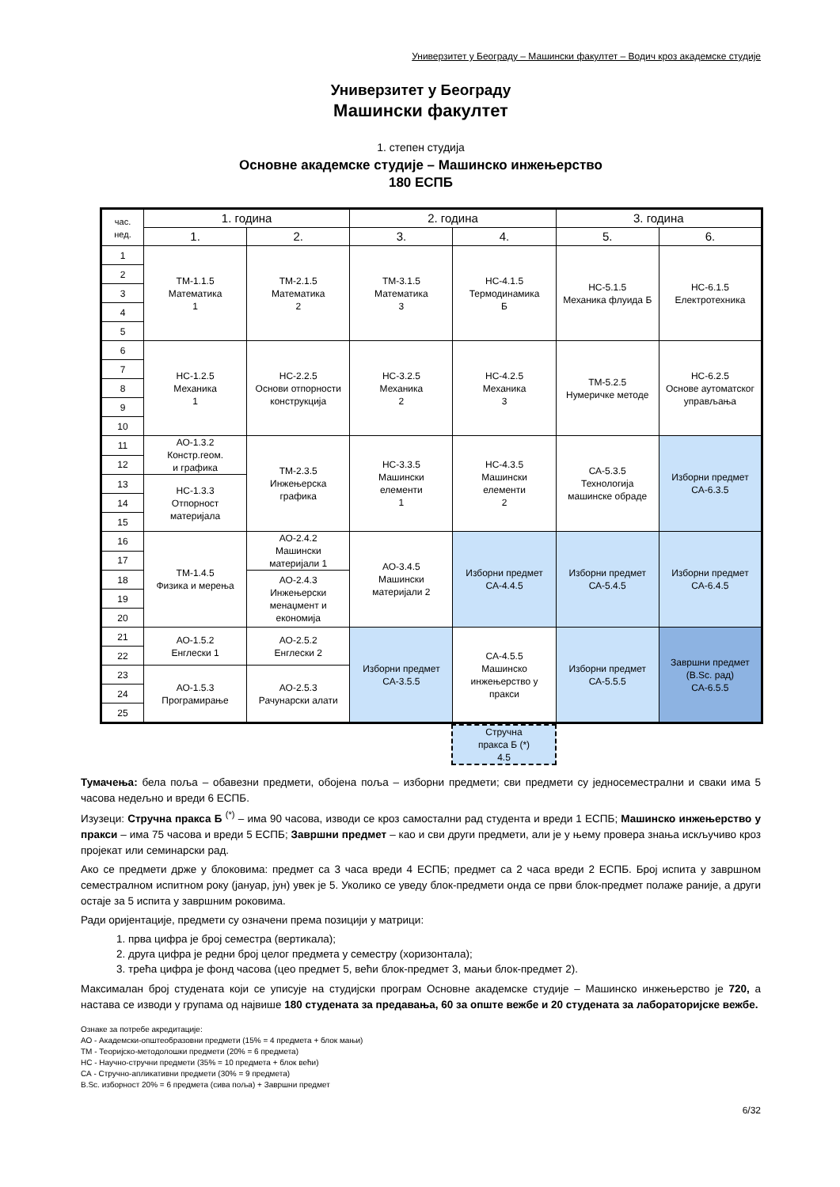Универзитет у Београду – Машински факултет – Водич кроз академске студије
Универзитет у Београду
Машински факултет
1. степен студија
Основне академске студије – Машинско инжењерство
180 ЕСПБ
| час. нед. | 1. година | | 2. година | | 3. година | |
| | 1. | 2. | 3. | 4. | 5. | 6. |
| 1 | ТМ-1.1.5 Математика 1 | ТМ-2.1.5 Математика 2 | ТМ-3.1.5 Математика 3 | НС-4.1.5 Термодинамика Б | НС-5.1.5 Механика флуида Б | НС-6.1.5 Електротехника |
| 2 | | | | | | |
| 3 | | | | | | |
| 4 | | | | | | |
| 5 | | | | | | |
| 6 | НС-1.2.5 Механика 1 | НС-2.2.5 Основи отпорности конструкција | НС-3.2.5 Механика 2 | НС-4.2.5 Механика 3 | ТМ-5.2.5 Нумеричке методе | НС-6.2.5 Основе аутоматског управљања |
| 7 | | | | | | |
| 8 | | | | | | |
| 9 | | | | | | |
| 10 | | | | | | |
| 11 | АО-1.3.2 Констр.геом. и графика | ТМ-2.3.5 Инжењерска графика | НС-3.3.5 Машински елементи 1 | НС-4.3.5 Машински елементи 2 | СА-5.3.5 Технологија машинске обраде | Изборни предмет СА-6.3.5 |
| 12 | | | | | | |
| 13 | НС-1.3.3 Отпорност материјала | | | | | |
| 14 | | | | | | |
| 15 | | | | | | |
| 16 | ТМ-1.4.5 Физика и мерења | АО-2.4.2 Машински материјали 1 | АО-3.4.5 Машински материјали 2 | Изборни предмет СА-4.4.5 | Изборни предмет СА-5.4.5 | Изборни предмет СА-6.4.5 |
| 17 | | | | | | |
| 18 | | АО-2.4.3 Инжењерски менаџмент и економија | | | | |
| 19 | | | | | | |
| 20 | | | | | | |
| 21 | АО-1.5.2 Енглески 1 | АО-2.5.2 Енглески 2 | Изборни предмет СА-3.5.5 | СА-4.5.5 Машинско инжењерство у пракси | Изборни предмет СА-5.5.5 | Завршни предмет (B.Sc. рад) СА-6.5.5 |
| 22 | | | | | | |
| 23 | АО-1.5.3 Програмирање | АО-2.5.3 Рачунарски алати | | | | |
| 24 | | | | | | |
| 25 | | | | | | |
| | | | | Стручна пракса Б (*) 4.5 | | |
Тумачења: бела поља – обавезни предмети, обојена поља – изборни предмети; сви предмети су једносеместрални и сваки има 5 часова недељно и вреди 6 ЕСПБ.
Изузеци: Стручна пракса Б <sup>(*)</sup> – има 90 часова, изводи се кроз самостални рад студента и вреди 1 ЕСПБ; Машинско инжењерство у пракси – има 75 часова и вреди 5 ЕСПБ; Завршни предмет – као и сви други предмети, али је у њему провера знања искључиво кроз пројекат или семинарски рад.
Ако се предмети држе у блоковима: предмет са 3 часа вреди 4 ЕСПБ; предмет са 2 часа вреди 2 ЕСПБ. Број испита у завршном семестралном испитном року (јануар, јун) увек је 5. Уколико се уведу блок-предмети онда се први блок-предмет полаже раније, а други остаје за 5 испита у завршним роковима.
Ради оријентације, предмети су означени према позицији у матрици:
1. прва цифра је број семестра (вертикала);
2. друга цифра је редни број целог предмета у семестру (хоризонтала);
3. трећа цифра је фонд часова (цео предмет 5, већи блок-предмет 3, мањи блок-предмет 2).
Максималан број студената који се уписује на студијски програм Основне академске студије – Машинско инжењерство је 720, а настава се изводи у групама од највише 180 студената за предавања, 60 за опште вежбе и 20 студената за лабораторијске вежбе.
Ознаке за потребе акредитације:
АО - Академски-општеобразовни предмети (15% = 4 предмета + блок мањи)
ТМ - Теоријско-методолошки предмети (20% = 6 предмета)
НС - Научно-стручни предмети (35% = 10 предмета + блок већи)
СА - Стручно-апликативни предмети (30% = 9 предмета)
B.Sc. изборност 20% = 6 предмета (сива поља) + Завршни предмет
6/32